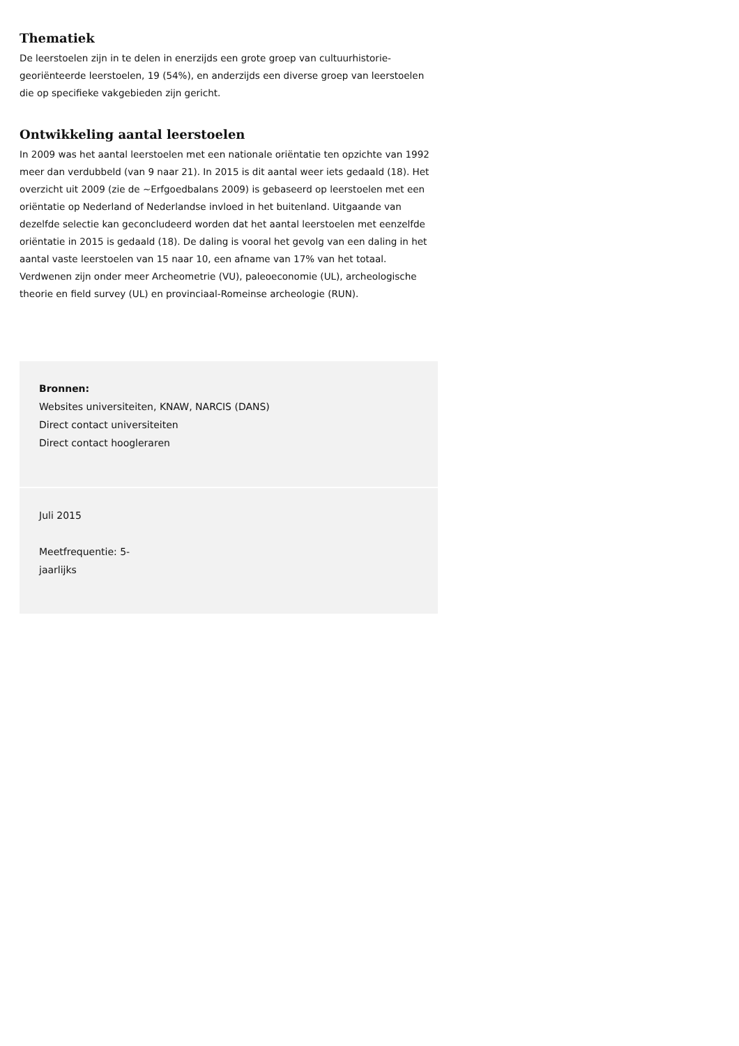Thematiek
De leerstoelen zijn in te delen in enerzijds een grote groep van cultuurhistorie-georiënteerde leerstoelen, 19 (54%), en anderzijds een diverse groep van leerstoelen die op specifieke vakgebieden zijn gericht.
Ontwikkeling aantal leerstoelen
In 2009 was het aantal leerstoelen met een nationale oriëntatie ten opzichte van 1992 meer dan verdubbeld (van 9 naar 21). In 2015 is dit aantal weer iets gedaald (18). Het overzicht uit 2009 (zie de ~Erfgoedbalans 2009) is gebaseerd op leerstoelen met een oriëntatie op Nederland of Nederlandse invloed in het buitenland. Uitgaande van dezelfde selectie kan geconcludeerd worden dat het aantal leerstoelen met eenzelfde oriëntatie in 2015 is gedaald (18). De daling is vooral het gevolg van een daling in het aantal vaste leerstoelen van 15 naar 10, een afname van 17% van het totaal. Verdwenen zijn onder meer Archeometrie (VU), paleoeconomie (UL), archeologische theorie en field survey (UL) en provinciaal-Romeinse archeologie (RUN).
Bronnen:
Websites universiteiten, KNAW, NARCIS (DANS)
Direct contact universiteiten
Direct contact hoogleraren
Juli 2015
Meetfrequentie: 5-
jaarlijks